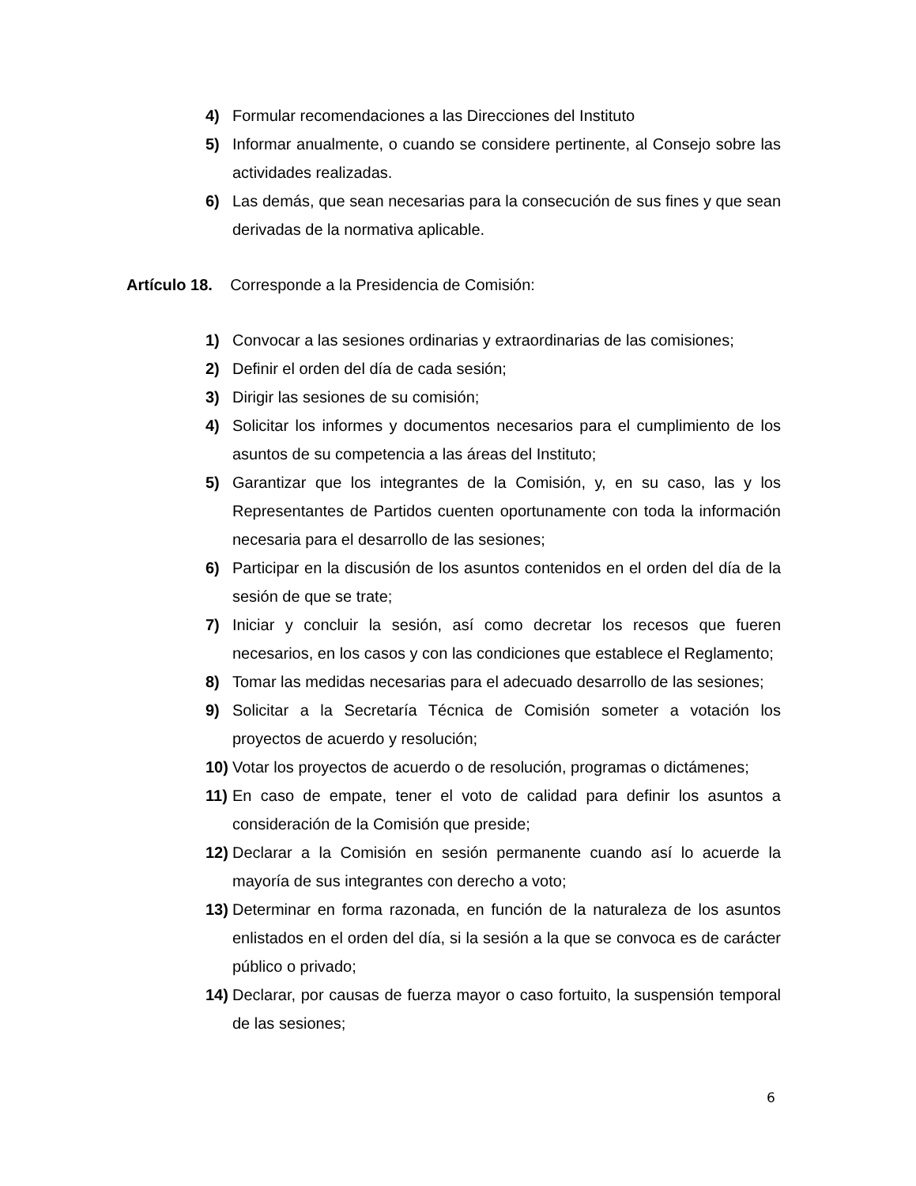4) Formular recomendaciones a las Direcciones del Instituto
5) Informar anualmente, o cuando se considere pertinente, al Consejo sobre las actividades realizadas.
6) Las demás, que sean necesarias para la consecución de sus fines y que sean derivadas de la normativa aplicable.
Artículo 18. Corresponde a la Presidencia de Comisión:
1) Convocar a las sesiones ordinarias y extraordinarias de las comisiones;
2) Definir el orden del día de cada sesión;
3) Dirigir las sesiones de su comisión;
4) Solicitar los informes y documentos necesarios para el cumplimiento de los asuntos de su competencia a las áreas del Instituto;
5) Garantizar que los integrantes de la Comisión, y, en su caso, las y los Representantes de Partidos cuenten oportunamente con toda la información necesaria para el desarrollo de las sesiones;
6) Participar en la discusión de los asuntos contenidos en el orden del día de la sesión de que se trate;
7) Iniciar y concluir la sesión, así como decretar los recesos que fueren necesarios, en los casos y con las condiciones que establece el Reglamento;
8) Tomar las medidas necesarias para el adecuado desarrollo de las sesiones;
9) Solicitar a la Secretaría Técnica de Comisión someter a votación los proyectos de acuerdo y resolución;
10) Votar los proyectos de acuerdo o de resolución, programas o dictámenes;
11) En caso de empate, tener el voto de calidad para definir los asuntos a consideración de la Comisión que preside;
12) Declarar a la Comisión en sesión permanente cuando así lo acuerde la mayoría de sus integrantes con derecho a voto;
13) Determinar en forma razonada, en función de la naturaleza de los asuntos enlistados en el orden del día, si la sesión a la que se convoca es de carácter público o privado;
14) Declarar, por causas de fuerza mayor o caso fortuito, la suspensión temporal de las sesiones;
6